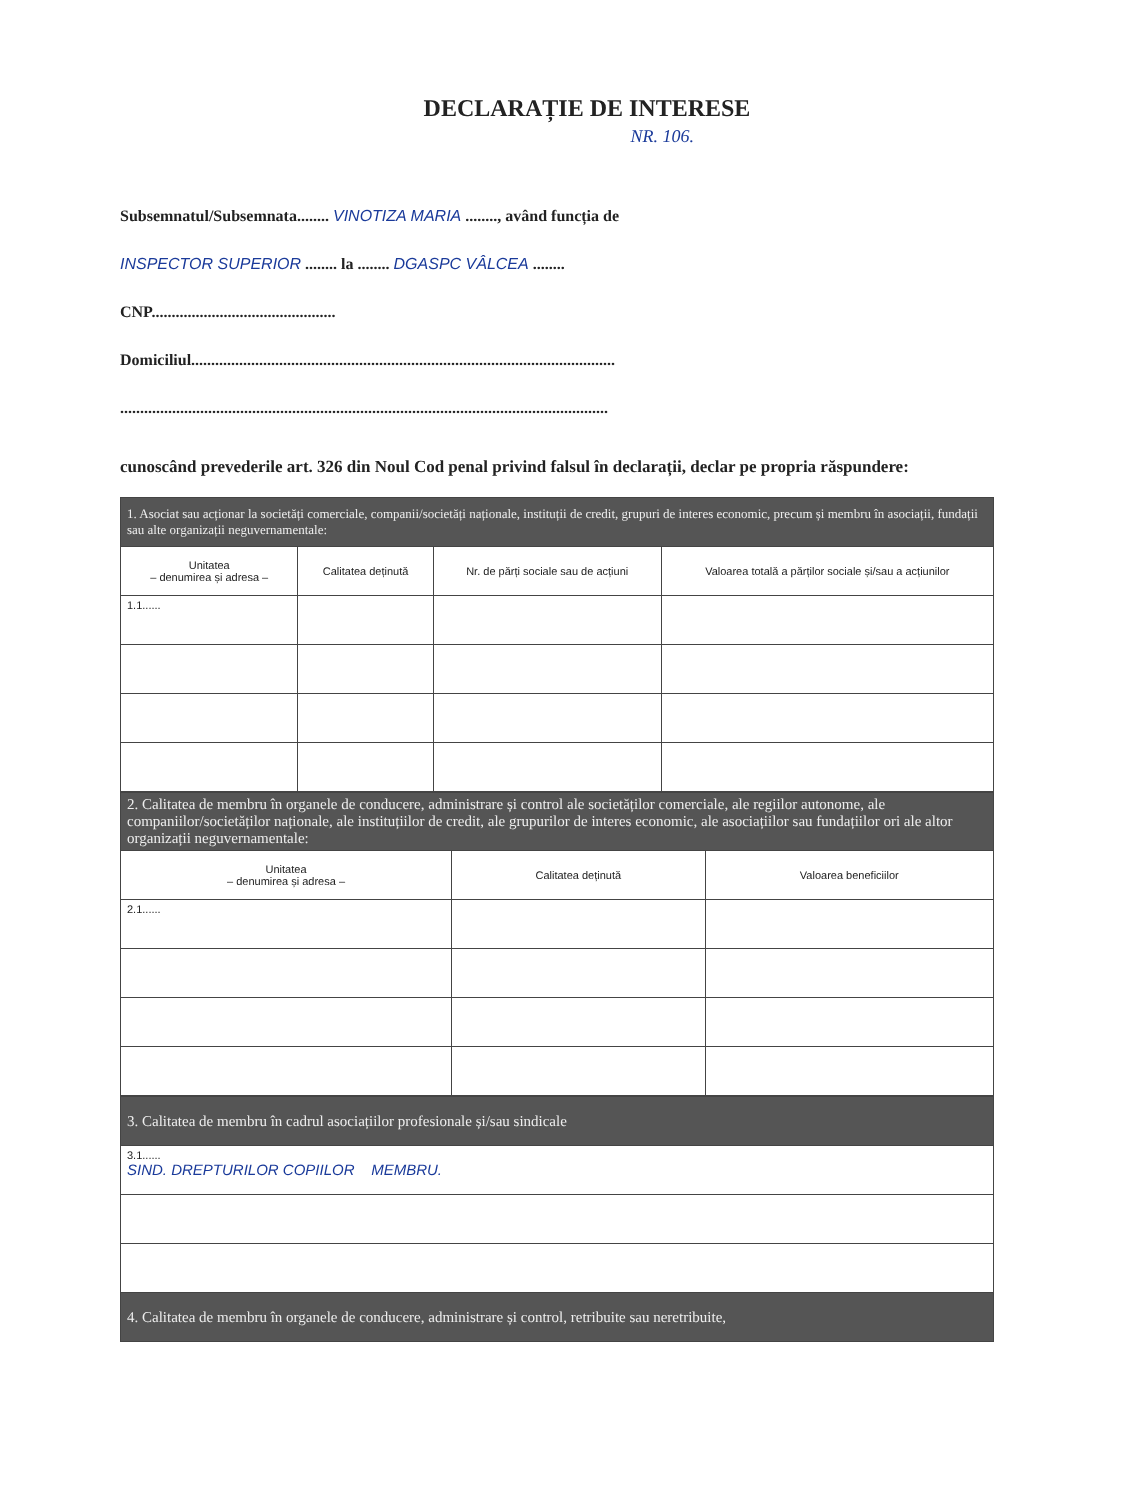DECLARAȚIE DE INTERESE
NR. 106.
Subsemnatul/Subsemnata........ VINOTIZA MARIA ........, având funcția de
INSPECTOR SUPERIOR ........ la ........ DGASPC VÂLCEA ........
CNP..............................................
Domiciliul..........................................................................................................
..........................................................................................................................
cunoscând prevederile art. 326 din Noul Cod penal privind falsul în declarații, declar pe propria răspundere:
| 1. Asociat sau acționar la societăți comerciale, companii/societăți naționale, instituții de credit, grupuri de interes economic, precum și membru în asociații, fundații sau alte organizații neguvernamentale: | | | |
| --- | --- | --- | --- |
| Unitatea – denumirea și adresa – | Calitatea deținută | Nr. de părți sociale sau de acțiuni | Valoarea totală a părților sociale și/sau a acțiunilor |
| 1.1...... | | | |
| 2. Calitatea de membru în organele de conducere, administrare și control ale societăților comerciale, ale regiilor autonome, ale companiilor/societăților naționale, ale instituțiilor de credit, ale grupurilor de interes economic, ale asociațiilor sau fundațiilor ori ale altor organizații neguvernamentale: | | |
| --- | --- | --- |
| Unitatea – denumirea și adresa – | Calitatea deținută | Valoarea beneficiilor |
| 2.1...... | | |
| 3. Calitatea de membru în cadrul asociațiilor profesionale și/sau sindicale |
| --- |
| 3.1...... SIND. DREPTURILOR COPIILOR MEMBRU. |
| 4. Calitatea de membru în organele de conducere, administrare și control, retribuite sau neretribuite, |